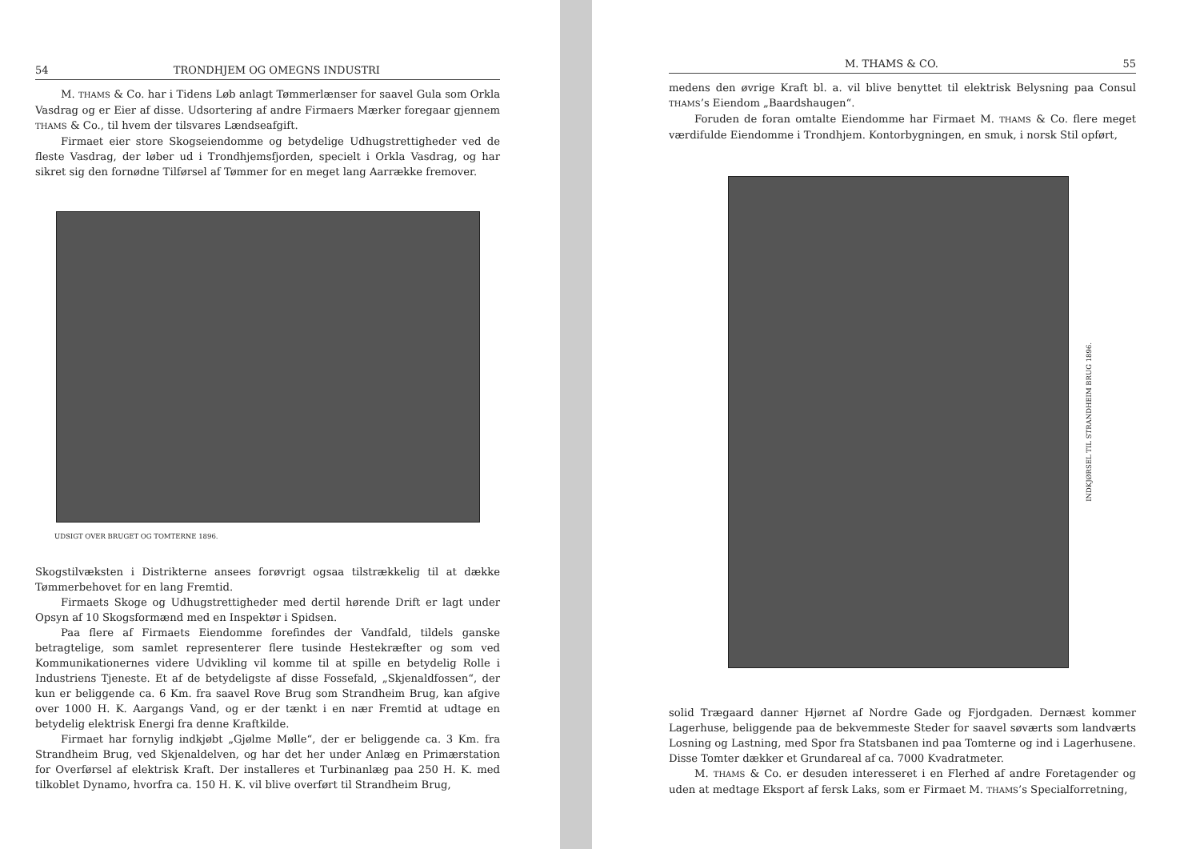54 TRONDHJEM OG OMEGNS INDUSTRI
M. THAMS & Co. har i Tidens Løb anlagt Tømmerlænser for saavel Gula som Orkla Vasdrag og er Eier af disse. Udsortering af andre Firmaers Mærker foregaar gjennem THAMS & Co., til hvem der tilsvares Lændseafgift.
Firmaet eier store Skogseiendomme og betydelige Udhugstrettigheder ved de fleste Vasdrag, der løber ud i Trondhjemsfjorden, specielt i Orkla Vasdrag, og har sikret sig den fornødne Tilførsel af Tømmer for en meget lang Aarrække fremover.
UDSIGT OVER BRUGET OG TOMTERNE 1896.
Skogstilvæksten i Distrikterne ansees forøvrigt ogsaa tilstrækkelig til at dække Tømmerbehovet for en lang Fremtid.
Firmaets Skoge og Udhugstrettigheder med dertil hørende Drift er lagt under Opsyn af 10 Skogsformænd med en Inspektør i Spidsen.
Paa flere af Firmaets Eiendomme forefindes der Vandfald, tildels ganske betragtelige, som samlet representerer flere tusinde Hestekræfter og som ved Kommunikationernes videre Udvikling vil komme til at spille en betydelig Rolle i Industriens Tjeneste. Et af de betydeligste af disse Fossefald, „Skjenaldfossen“, der kun er beliggende ca. 6 Km. fra saavel Rove Brug som Strandheim Brug, kan afgive over 1000 H. K. Aargangs Vand, og er der tænkt i en nær Fremtid at udtage en betydelig elektrisk Energi fra denne Kraftkilde.
Firmaet har fornylig indkjøbt „Gjølme Mølle“, der er beliggende ca. 3 Km. fra Strandheim Brug, ved Skjenaldelven, og har det her under Anlæg en Primærstation for Overførsel af elektrisk Kraft. Der installeres et Turbinanlæg paa 250 H. K. med tilkoblet Dynamo, hvorfra ca. 150 H. K. vil blive overført til Strandheim Brug,
M. THAMS & CO. 55
medens den øvrige Kraft bl. a. vil blive benyttet til elektrisk Belysning paa Consul THAMS’s Eiendom „Baardshaugen“.
Foruden de foran omtalte Eiendomme har Firmaet M. THAMS & Co. flere meget værdifulde Eiendomme i Trondhjem. Kontorbygningen, en smuk, i norsk Stil opført,
INDKJØRSEL TIL STRANDHEIM BRUG 1896.
solid Trægaard danner Hjørnet af Nordre Gade og Fjordgaden. Dernæst kommer Lagerhuse, beliggende paa de bekvemmeste Steder for saavel søværts som landværts Losning og Lastning, med Spor fra Statsbanen ind paa Tomterne og ind i Lagerhusene. Disse Tomter dækker et Grundareal af ca. 7000 Kvadratmeter.
M. THAMS & Co. er desuden interesseret i en Flerhed af andre Foretagender og uden at medtage Eksport af fersk Laks, som er Firmaet M. THAMS’s Specialforretning,